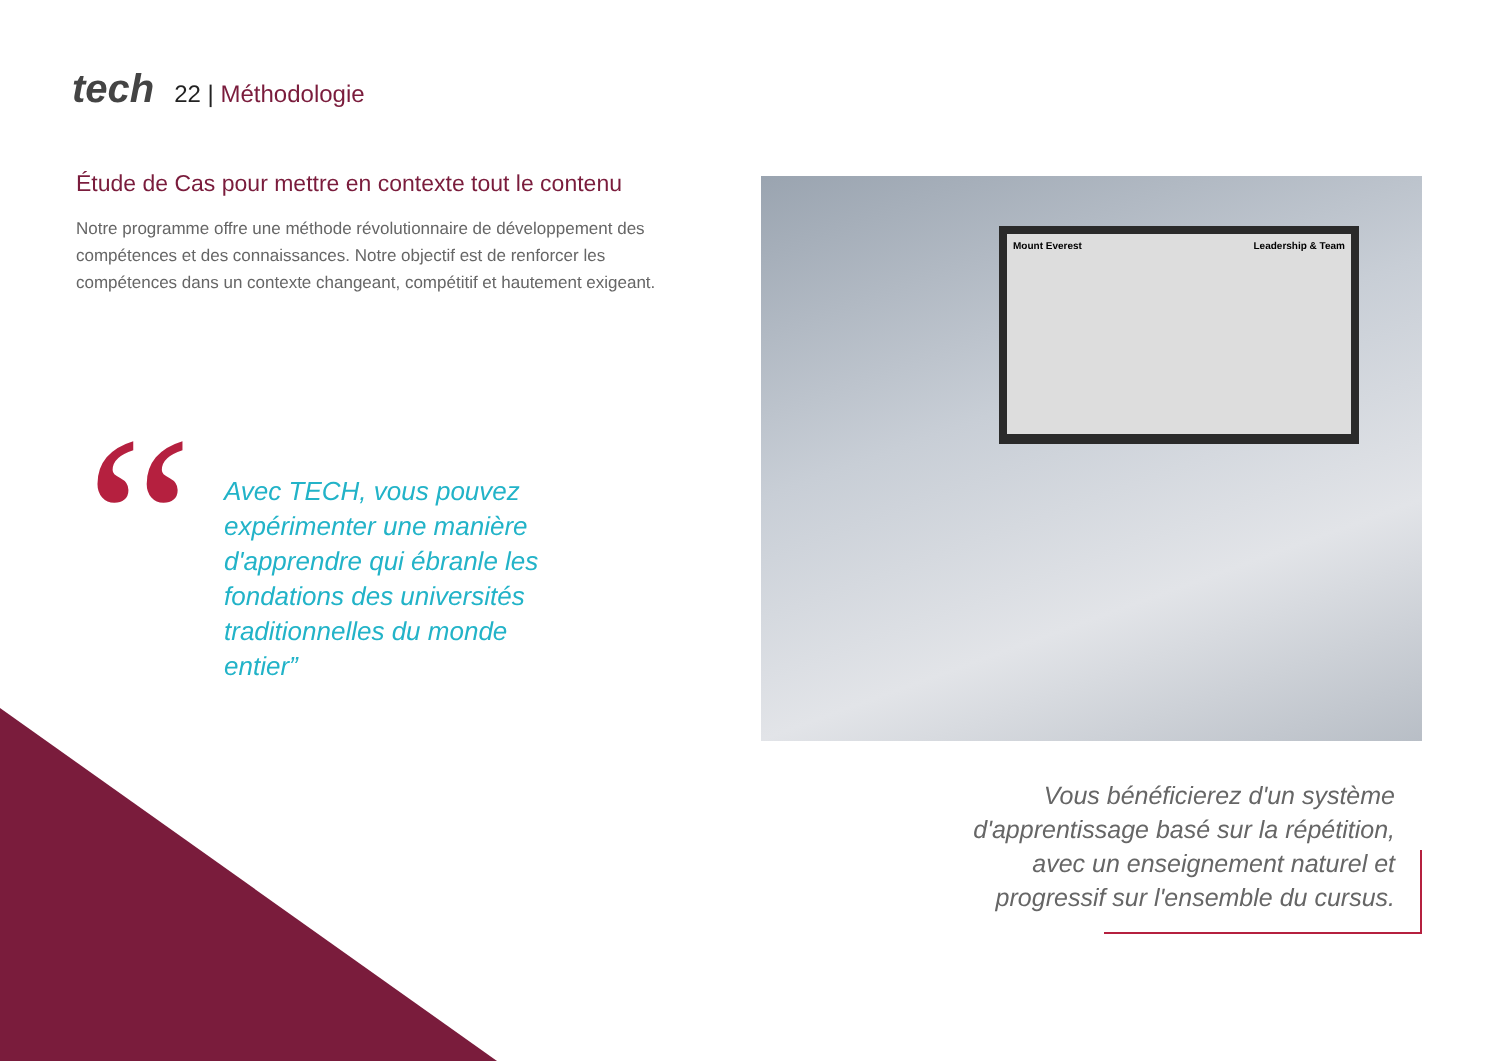tech
22 | Méthodologie
Étude de Cas pour mettre en contexte tout le contenu
Notre programme offre une méthode révolutionnaire de développement des compétences et des connaissances. Notre objectif est de renforcer les compétences dans un contexte changeant, compétitif et hautement exigeant.
“
Avec TECH, vous pouvez expérimenter une manière d'apprendre qui ébranle les fondations des universités traditionnelles du monde entier”
Mount Everest Leadership & Team
Vous bénéficierez d'un système d'apprentissage basé sur la répétition, avec un enseignement naturel et progressif sur l'ensemble du cursus.